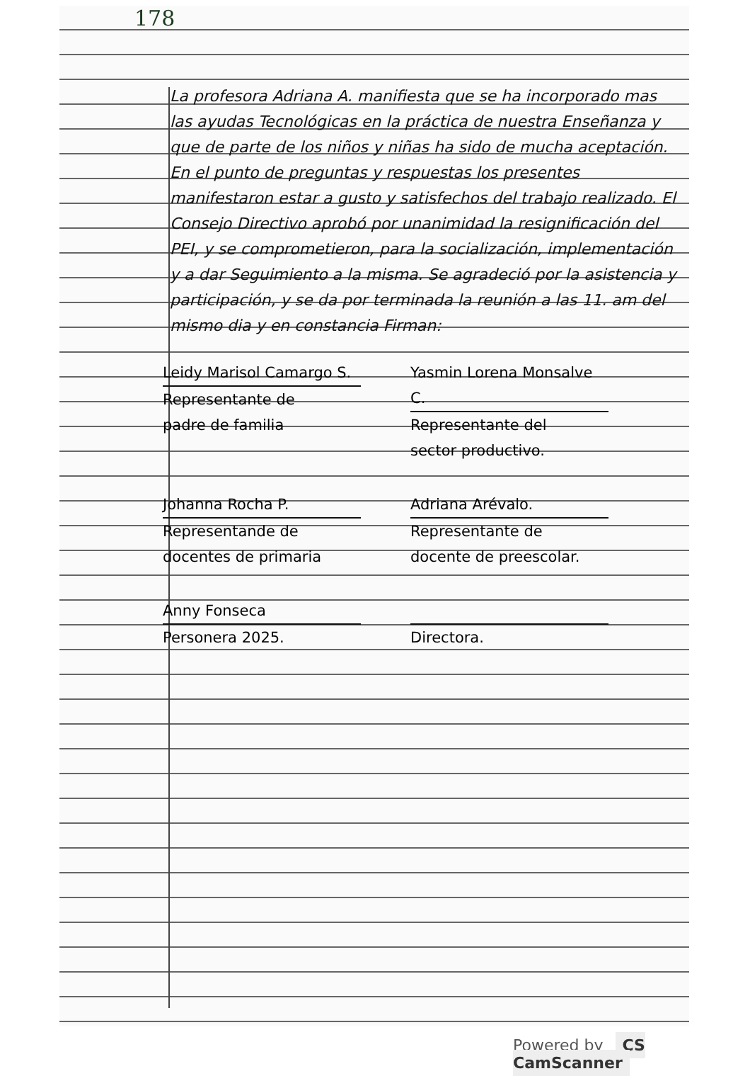178
La profesora Adriana A. manifiesta que se ha incorporado mas las ayudas Tecnológicas en la práctica de nuestra Enseñanza y que de parte de los niños y niñas ha sido de mucha aceptación.
En el punto de preguntas y respuestas los presentes manifestaron estar a gusto y satisfechos del trabajo realizado. El Consejo Directivo aprobó por unanimidad la resignificación del PEI, y se comprometieron, para la socialización, implementación y a dar Seguimiento a la misma. Se agradeció por la asistencia y participación, y se da por terminada la reunión a las 11. am del mismo dia y en constancia Firman:
Leidy Marisol Camargo S.
Representante de
padre de familia
Yasmin Lorena Monsalve C.
Representante del
sector productivo.
Johanna Rocha P.
Representande de
docentes de primaria
Adriana Arévalo.
Representante de
docente de preescolar.
Anny Fonseca
Personera 2025.
Directora.
Powered by CS CamScanner